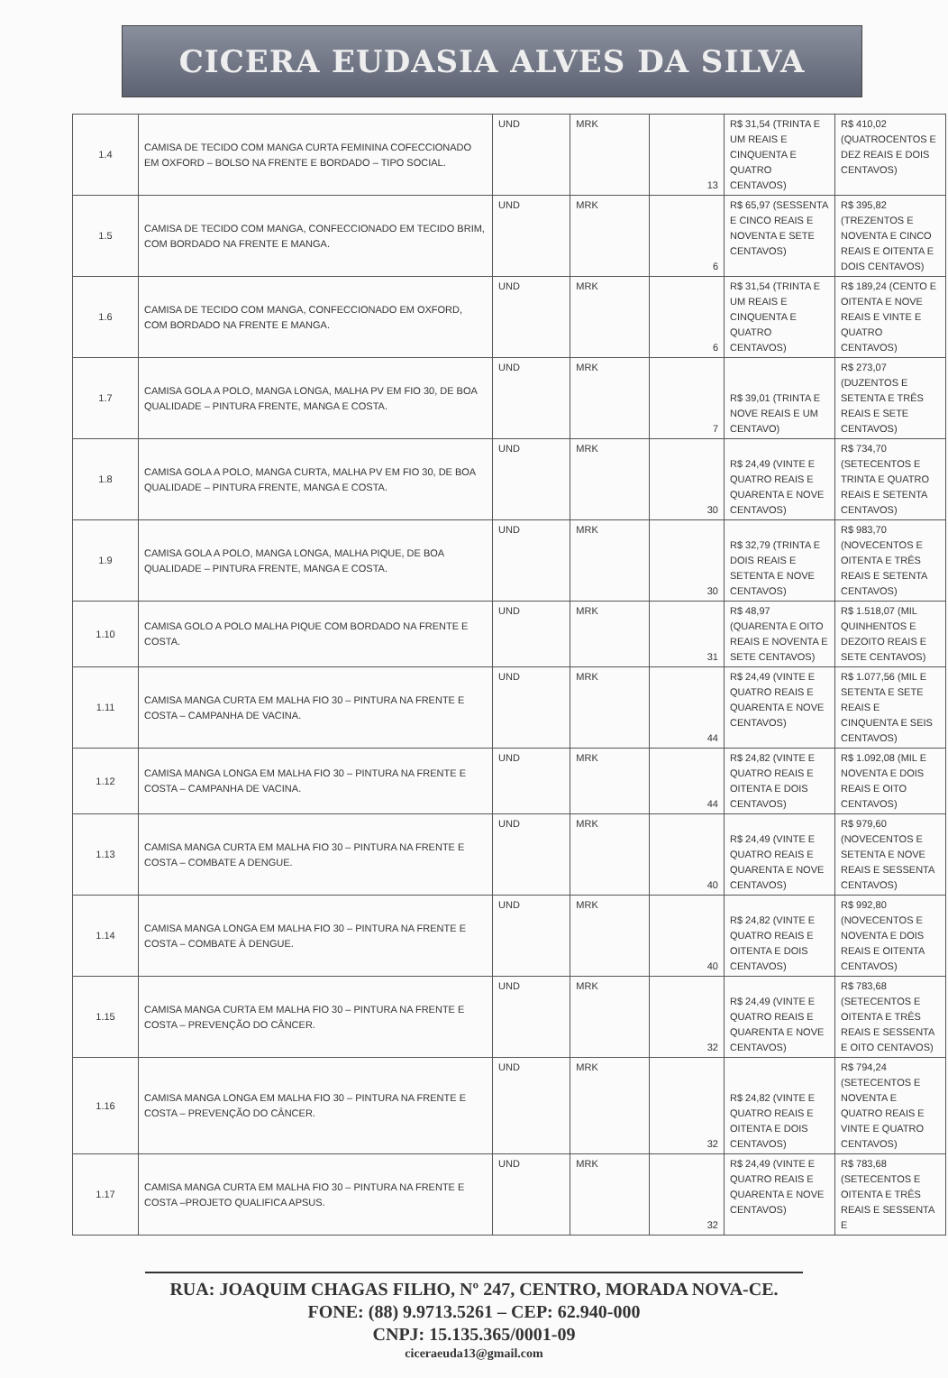CICERA EUDASIA ALVES DA SILVA
| 1.4 | CAMISA DE TECIDO COM MANGA CURTA FEMININA COFECCIONADO EM OXFORD – BOLSO NA FRENTE E BORDADO – TIPO SOCIAL. | UND | MRK | 13 | R$ 31,54 (TRINTA E UM REAIS E CINQUENTA E QUATRO CENTAVOS) | R$ 410,02 (QUATROCENTOS E DEZ REAIS E DOIS CENTAVOS) |
| 1.5 | CAMISA DE TECIDO COM MANGA, CONFECCIONADO EM TECIDO BRIM, COM BORDADO NA FRENTE E MANGA. | UND | MRK | 6 | R$ 65,97 (SESSENTA E CINCO REAIS E NOVENTA E SETE CENTAVOS) | R$ 395,82 (TREZENTOS E NOVENTA E CINCO REAIS E OITENTA E DOIS CENTAVOS) |
| 1.6 | CAMISA DE TECIDO COM MANGA, CONFECCIONADO EM OXFORD, COM BORDADO NA FRENTE E MANGA. | UND | MRK | 6 | R$ 31,54 (TRINTA E UM REAIS E CINQUENTA E QUATRO CENTAVOS) | R$ 189,24 (CENTO E OITENTA E NOVE REAIS E VINTE E QUATRO CENTAVOS) |
| 1.7 | CAMISA GOLA A POLO, MANGA LONGA, MALHA PV EM FIO 30, DE BOA QUALIDADE – PINTURA FRENTE, MANGA E COSTA. | UND | MRK | 7 | R$ 39,01 (TRINTA E NOVE REAIS E UM CENTAVO) | R$ 273,07 (DUZENTOS E SETENTA E TRÊS REAIS E SETE CENTAVOS) |
| 1.8 | CAMISA GOLA A POLO, MANGA CURTA, MALHA PV EM FIO 30, DE BOA QUALIDADE – PINTURA FRENTE, MANGA E COSTA. | UND | MRK | 30 | R$ 24,49 (VINTE E QUATRO REAIS E QUARENTA E NOVE CENTAVOS) | R$ 734,70 (SETECENTOS E TRINTA E QUATRO REAIS E SETENTA CENTAVOS) |
| 1.9 | CAMISA GOLA A POLO, MANGA LONGA, MALHA PIQUE, DE BOA QUALIDADE – PINTURA FRENTE, MANGA E COSTA. | UND | MRK | 30 | R$ 32,79 (TRINTA E DOIS REAIS E SETENTA E NOVE CENTAVOS) | R$ 983,70 (NOVECENTOS E OITENTA E TRÊS REAIS E SETENTA CENTAVOS) |
| 1.10 | CAMISA GOLO A POLO MALHA PIQUE COM BORDADO NA FRENTE E COSTA. | UND | MRK | 31 | R$ 48,97 (QUARENTA E OITO REAIS E NOVENTA E SETE CENTAVOS) | R$ 1.518,07 (MIL QUINHENTOS E DEZOITO REAIS E SETE CENTAVOS) |
| 1.11 | CAMISA MANGA CURTA EM MALHA FIO 30 – PINTURA NA FRENTE E COSTA – CAMPANHA DE VACINA. | UND | MRK | 44 | R$ 24,49 (VINTE E QUATRO REAIS E QUARENTA E NOVE CENTAVOS) | R$ 1.077,56 (MIL E SETENTA E SETE REAIS E CINQUENTA E SEIS CENTAVOS) |
| 1.12 | CAMISA MANGA LONGA EM MALHA FIO 30 – PINTURA NA FRENTE E COSTA – CAMPANHA DE VACINA. | UND | MRK | 44 | R$ 24,82 (VINTE E QUATRO REAIS E OITENTA E DOIS CENTAVOS) | R$ 1.092,08 (MIL E NOVENTA E DOIS REAIS E OITO CENTAVOS) |
| 1.13 | CAMISA MANGA CURTA EM MALHA FIO 30 – PINTURA NA FRENTE E COSTA – COMBATE A DENGUE. | UND | MRK | 40 | R$ 24,49 (VINTE E QUATRO REAIS E QUARENTA E NOVE CENTAVOS) | R$ 979,60 (NOVECENTOS E SETENTA E NOVE REAIS E SESSENTA CENTAVOS) |
| 1.14 | CAMISA MANGA LONGA EM MALHA FIO 30 – PINTURA NA FRENTE E COSTA – COMBATE À DENGUE. | UND | MRK | 40 | R$ 24,82 (VINTE E QUATRO REAIS E OITENTA E DOIS CENTAVOS) | R$ 992,80 (NOVECENTOS E NOVENTA E DOIS REAIS E OITENTA CENTAVOS) |
| 1.15 | CAMISA MANGA CURTA EM MALHA FIO 30 – PINTURA NA FRENTE E COSTA – PREVENÇÃO DO CÂNCER. | UND | MRK | 32 | R$ 24,49 (VINTE E QUATRO REAIS E QUARENTA E NOVE CENTAVOS) | R$ 783,68 (SETECENTOS E OITENTA E TRÊS REAIS E SESSENTA E OITO CENTAVOS) |
| 1.16 | CAMISA MANGA LONGA EM MALHA FIO 30 – PINTURA NA FRENTE E COSTA – PREVENÇÃO DO CÂNCER. | UND | MRK | 32 | R$ 24,82 (VINTE E QUATRO REAIS E OITENTA E DOIS CENTAVOS) | R$ 794,24 (SETECENTOS E NOVENTA E QUATRO REAIS E VINTE E QUATRO CENTAVOS) |
| 1.17 | CAMISA MANGA CURTA EM MALHA FIO 30 – PINTURA NA FRENTE E COSTA –PROJETO QUALIFICA APSUS. | UND | MRK | 32 | R$ 24,49 (VINTE E QUATRO REAIS E QUARENTA E NOVE CENTAVOS) | R$ 783,68 (SETECENTOS E OITENTA E TRÊS REAIS E SESSENTA E |
RUA: JOAQUIM CHAGAS FILHO, Nº 247, CENTRO, MORADA NOVA-CE.
FONE: (88) 9.9713.5261 – CEP: 62.940-000
CNPJ: 15.135.365/0001-09
ciceraeuda13@gmail.com